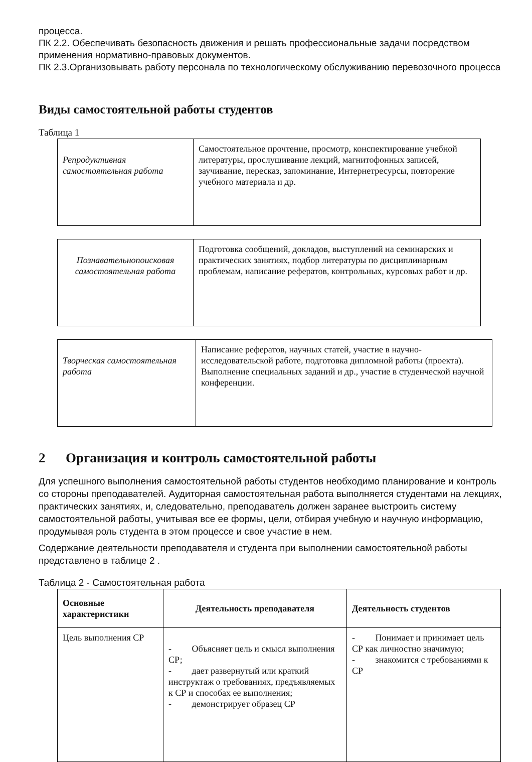процесса.
ПК 2.2. Обеспечивать безопасность движения и решать профессиональные задачи посредством применения нормативно-правовых документов.
ПК 2.3.Организовывать работу персонала по технологическому обслуживанию перевозочного процесса
Виды самостоятельной работы студентов
Таблица 1
| Репродуктивная самостоятельная работа | Самостоятельное прочтение, просмотр, конспектирование учебной литературы, прослушивание лекций, магнитофонных записей, заучивание, пересказ, запоминание, Интернетресурсы, повторение учебного материала и др. |
| Познавательнопоисковая самостоятельная работа | Подготовка сообщений, докладов, выступлений на семинарских и практических занятиях, подбор литературы по дисциплинарным проблемам, написание рефератов, контрольных, курсовых работ и др. |
| Творческая самостоятельная работа | Написание рефератов, научных статей, участие в научно-исследовательской работе, подготовка дипломной работы (проекта). Выполнение специальных заданий и др., участие в студенческой научной конференции. |
2 Организация и контроль самостоятельной работы
Для успешного выполнения самостоятельной работы студентов необходимо планирование и контроль со стороны преподавателей. Аудиторная самостоятельная работа выполняется студентами на лекциях, практических занятиях, и, следовательно, преподаватель должен заранее выстроить систему самостоятельной работы, учитывая все ее формы, цели, отбирая учебную и научную информацию, продумывая роль студента в этом процессе и свое участие в нем.
Содержание деятельности преподавателя и студента при выполнении самостоятельной работы представлено в таблице 2 .
Таблица 2 - Самостоятельная работа
| Основные характеристики | Деятельность преподавателя | Деятельность студентов |
| --- | --- | --- |
| Цель выполнения СР | - Объясняет цель и смысл выполнения СР; - дает развернутый или краткий инструктаж о требованиях, предъявляемых к СР и способах ее выполнения; - демонстрирует образец СР | - Понимает и принимает цель СР как личностно значимую; - знакомится с требованиями к СР |